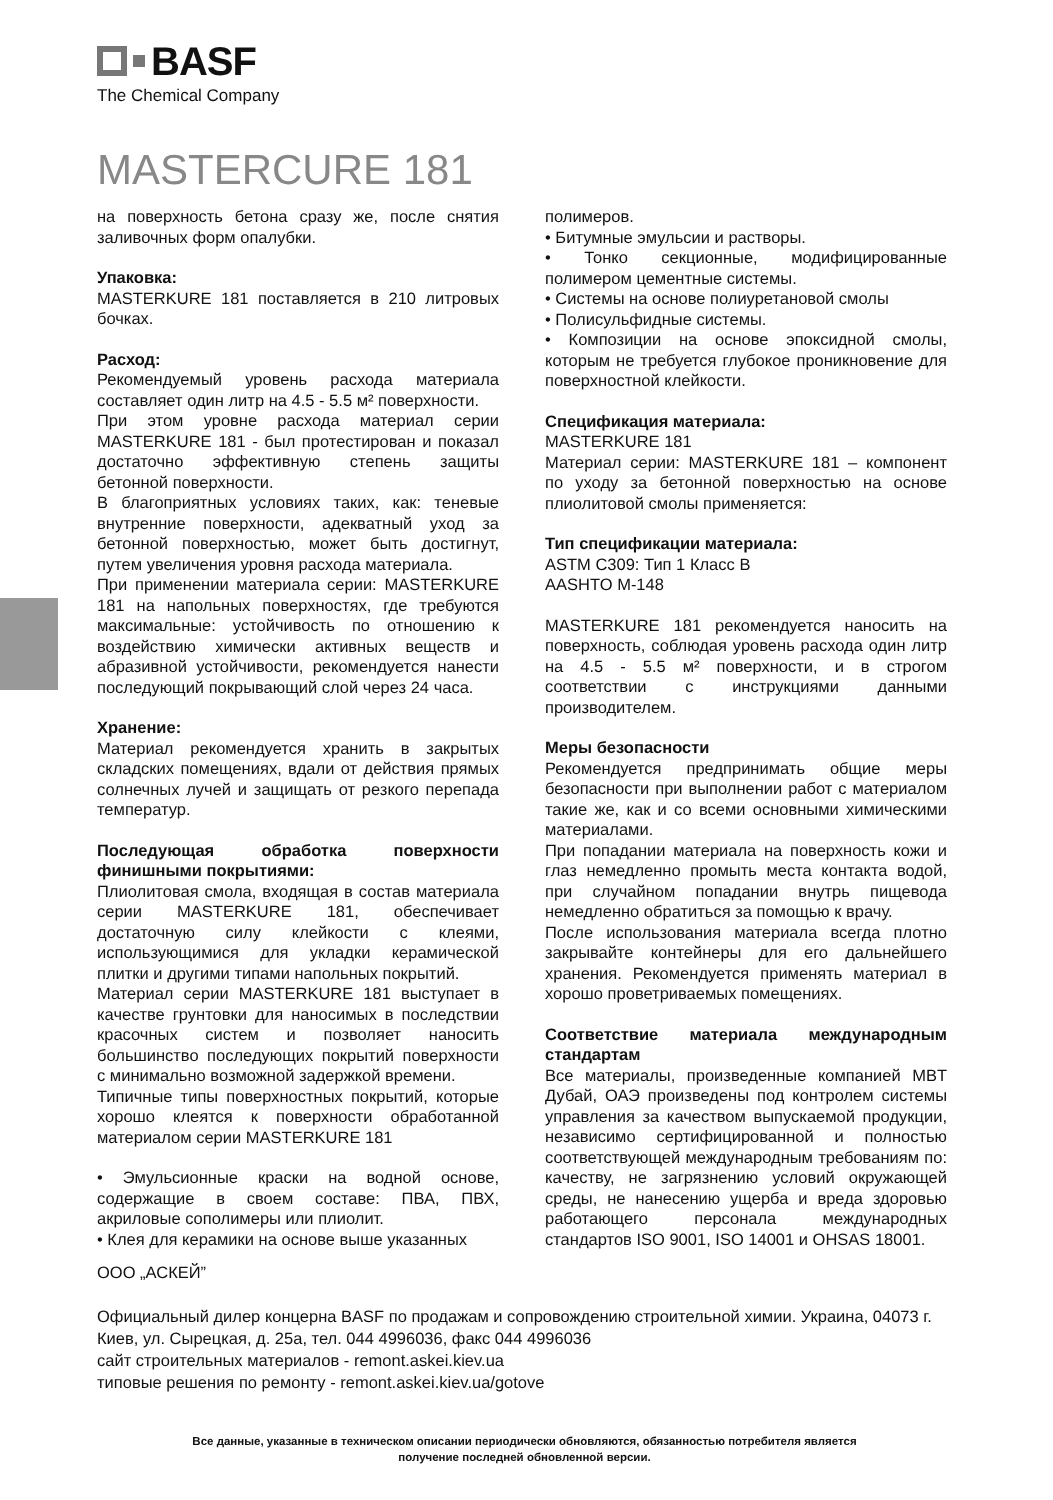BASF
The Chemical Company
MASTERCURE 181
на поверхность бетона сразу же, после снятия заливочных форм опалубки.
Упаковка:
MASTERKURE 181 поставляется в 210 литровых бочках.
Расход:
Рекомендуемый уровень расхода материала составляет один литр на 4.5 - 5.5 м² поверхности.
При этом уровне расхода материал серии MASTERKURE 181 - был протестирован и показал достаточно эффективную степень защиты бетонной поверхности.
В благоприятных условиях таких, как: теневые внутренние поверхности, адекватный уход за бетонной поверхностью, может быть достигнут, путем увеличения уровня расхода материала.
При применении материала серии: MASTERKURE 181 на напольных поверхностях, где требуются максимальные: устойчивость по отношению к воздействию химически активных веществ и абразивной устойчивости, рекомендуется нанести последующий покрывающий слой через 24 часа.
Хранение:
Материал рекомендуется хранить в закрытых складских помещениях, вдали от действия прямых солнечных лучей и защищать от резкого перепада температур.
Последующая обработка поверхности финишными покрытиями:
Плиолитовая смола, входящая в состав материала серии MASTERKURE 181, обеспечивает достаточную силу клейкости с клеями, использующимися для укладки керамической плитки и другими типами напольных покрытий.
Материал серии MASTERKURE 181 выступает в качестве грунтовки для наносимых в последствии красочных систем и позволяет наносить большинство последующих покрытий поверхности с минимально возможной задержкой времени.
Типичные типы поверхностных покрытий, которые хорошо клеятся к поверхности обработанной материалом серии MASTERKURE 181
• Эмульсионные краски на водной основе, содержащие в своем составе: ПВА, ПВХ, акриловые сополимеры или плиолит.
• Клея для керамики на основе выше указанных
полимеров.
• Битумные эмульсии и растворы.
• Тонко секционные, модифицированные полимером цементные системы.
• Системы на основе полиуретановой смолы
• Полисульфидные системы.
• Композиции на основе эпоксидной смолы, которым не требуется глубокое проникновение для поверхностной клейкости.
Спецификация материала:
MASTERKURE 181
Материал серии: MASTERKURE 181 – компонент по уходу за бетонной поверхностью на основе плиолитовой смолы применяется:
Тип спецификации материала:
ASTM C309: Тип 1 Класс B
AASHTO M-148
MASTERKURE 181 рекомендуется наносить на поверхность, соблюдая уровень расхода один литр на 4.5 - 5.5 м² поверхности, и в строгом соответствии с инструкциями данными производителем.
Меры безопасности
Рекомендуется предпринимать общие меры безопасности при выполнении работ с материалом такие же, как и со всеми основными химическими материалами.
При попадании материала на поверхность кожи и глаз немедленно промыть места контакта водой, при случайном попадании внутрь пищевода немедленно обратиться за помощью к врачу.
После использования материала всегда плотно закрывайте контейнеры для его дальнейшего хранения. Рекомендуется применять материал в хорошо проветриваемых помещениях.
Соответствие материала международным стандартам
Все материалы, произведенные компанией MBT Дубай, ОАЭ произведены под контролем системы управления за качеством выпускаемой продукции, независимо сертифицированной и полностью соответствующей международным требованиям по: качеству, не загрязнению условий окружающей среды, не нанесению ущерба и вреда здоровью работающего персонала международных стандартов ISO 9001, ISO 14001 и OHSAS 18001.
ООО „АСКЕЙ”
Официальный дилер концерна BASF по продажам и сопровождению строительной химии. Украина, 04073 г. Киев, ул. Сырецкая, д. 25а, тел. 044 4996036, факс 044 4996036
сайт строительных материалов - remont.askei.kiev.ua
типовые решения по ремонту - remont.askei.kiev.ua/gotove
Все данные, указанные в техническом описании периодически обновляются, обязанностью потребителя является
получение последней обновленной версии.